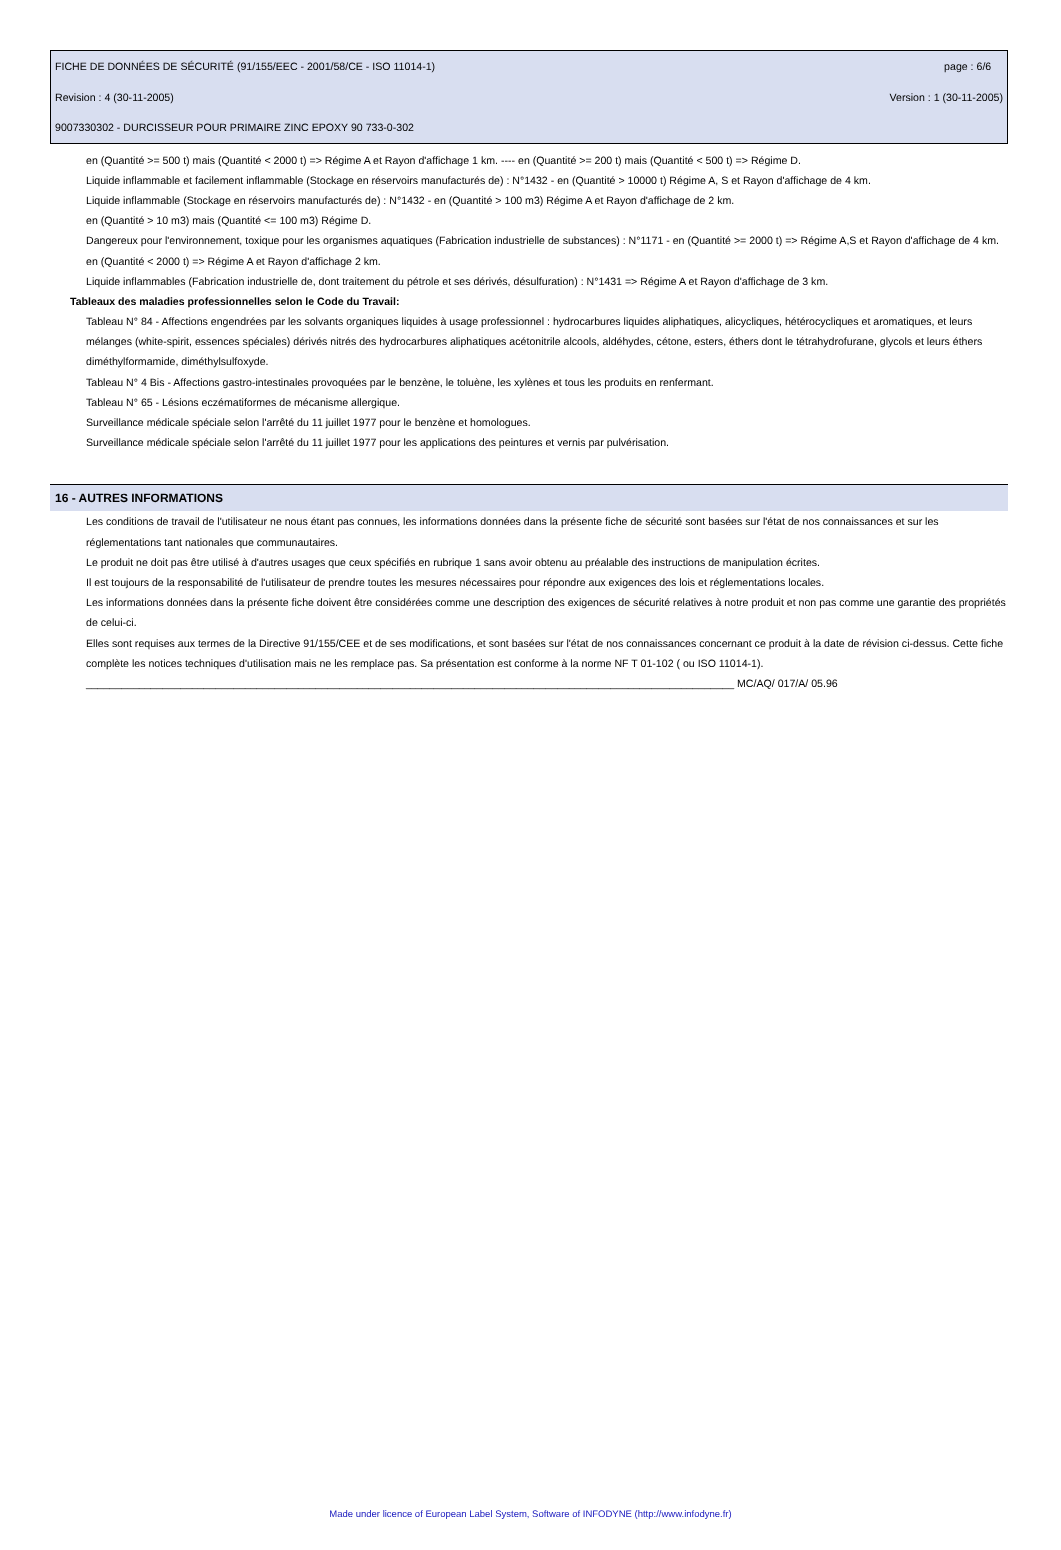FICHE DE DONNÉES DE SÉCURITÉ (91/155/EEC - 2001/58/CE - ISO 11014-1) page : 6/6
Revision : 4 (30-11-2005) Version : 1 (30-11-2005)
9007330302 - DURCISSEUR POUR PRIMAIRE ZINC EPOXY 90 733-0-302
en (Quantité >= 500 t) mais (Quantité < 2000 t) => Régime A et Rayon d'affichage 1 km. ---- en (Quantité >= 200 t) mais (Quantité < 500 t) => Régime D.
Liquide inflammable et facilement inflammable (Stockage en réservoirs manufacturés de) : N°1432 - en (Quantité > 10000 t) Régime A, S et Rayon d'affichage de 4 km.
Liquide inflammable (Stockage en réservoirs manufacturés de) : N°1432 - en (Quantité > 100 m3) Régime A et Rayon d'affichage de 2 km.
en (Quantité > 10 m3) mais (Quantité <= 100 m3) Régime D.
Dangereux pour l'environnement, toxique pour les organismes aquatiques (Fabrication industrielle de substances) : N°1171 - en (Quantité >= 2000 t) => Régime A,S et Rayon d'affichage de 4 km.
en (Quantité < 2000 t) => Régime A et Rayon d'affichage 2 km.
Liquide inflammables (Fabrication industrielle de, dont traitement du pétrole et ses dérivés, désulfuration) : N°1431 => Régime A et Rayon d'affichage de 3 km.
Tableaux des maladies professionnelles selon le Code du Travail:
Tableau N° 84 - Affections engendrées par les solvants organiques liquides à usage professionnel : hydrocarbures liquides aliphatiques, alicycliques, hétérocycliques et aromatiques, et leurs mélanges (white-spirit, essences spéciales) dérivés nitrés des hydrocarbures aliphatiques acétonitrile alcools, aldéhydes, cétone, esters, éthers dont le tétrahydrofurane, glycols et leurs éthers diméthylformamide, diméthylsulfoxyde.
Tableau N° 4 Bis - Affections gastro-intestinales provoquées par le benzène, le toluène, les xylènes et tous les produits en renfermant.
Tableau N° 65 - Lésions eczématiformes de mécanisme allergique.
Surveillance médicale spéciale selon l'arrêté du 11 juillet 1977 pour le benzène et homologues.
Surveillance médicale spéciale selon l'arrêté du 11 juillet 1977 pour les applications des peintures et vernis par pulvérisation.
16 - AUTRES INFORMATIONS
Les conditions de travail de l'utilisateur ne nous étant pas connues, les informations données dans la présente fiche de sécurité sont basées sur l'état de nos connaissances et sur les réglementations tant nationales que communautaires.
Le produit ne doit pas être utilisé à d'autres usages que ceux spécifiés en rubrique 1 sans avoir obtenu au préalable des instructions de manipulation écrites.
Il est toujours de la responsabilité de l'utilisateur de prendre toutes les mesures nécessaires pour répondre aux exigences des lois et réglementations locales.
Les informations données dans la présente fiche doivent être considérées comme une description des exigences de sécurité relatives à notre produit et non pas comme une garantie des propriétés de celui-ci.
Elles sont requises aux termes de la Directive 91/155/CEE et de ses modifications, et sont basées sur l'état de nos connaissances concernant ce produit à la date de révision ci-dessus. Cette fiche complète les notices techniques d'utilisation mais ne les remplace pas. Sa présentation est conforme à la norme NF T 01-102 ( ou ISO 11014-1).
______________________________________________________________________________________________________________ MC/AQ/ 017/A/ 05.96
Made under licence of European Label System, Software of INFODYNE (http://www.infodyne.fr)